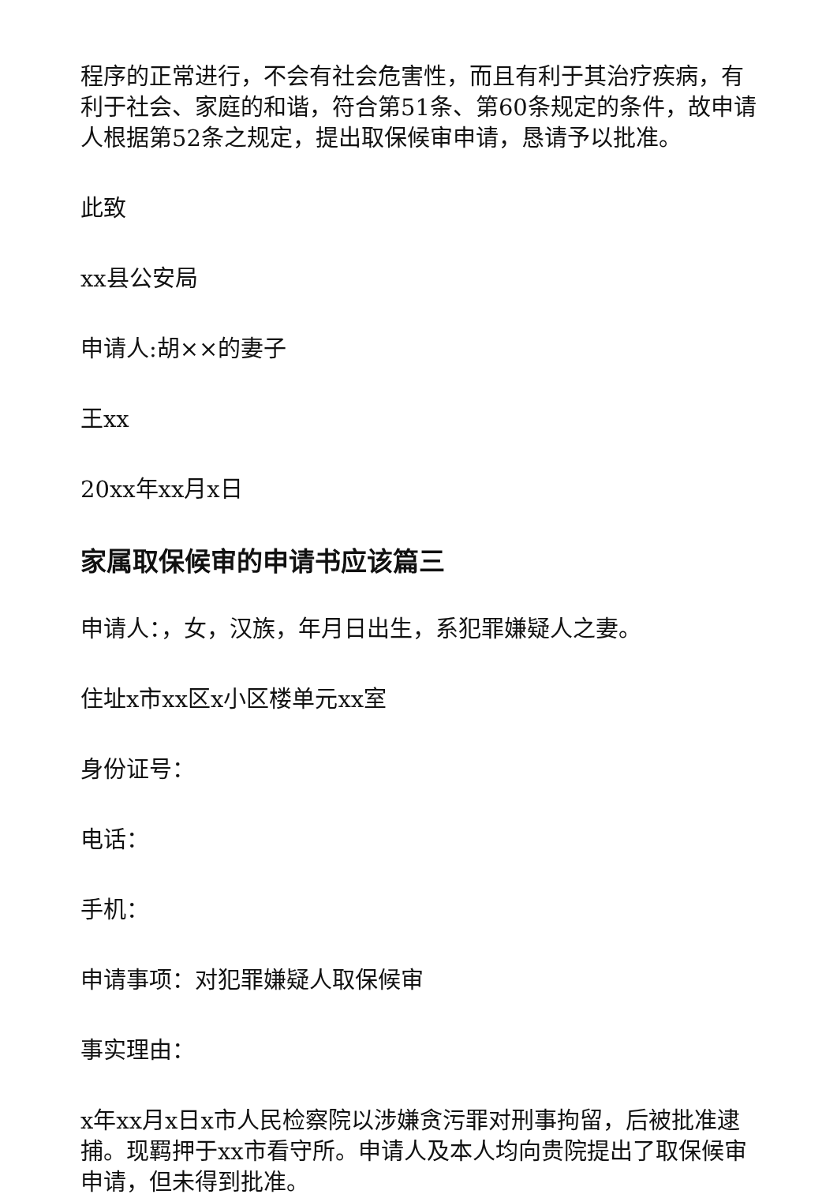程序的正常进行，不会有社会危害性，而且有利于其治疗疾病，有利于社会、家庭的和谐，符合第51条、第60条规定的条件，故申请人根据第52条之规定，提出取保候审申请，恳请予以批准。
此致
xx县公安局
申请人:胡××的妻子
王xx
20xx年xx月x日
家属取保候审的申请书应该篇三
申请人：，女，汉族，年月日出生，系犯罪嫌疑人之妻。
住址x市xx区x小区楼单元xx室
身份证号：
电话：
手机：
申请事项：对犯罪嫌疑人取保候审
事实理由：
x年xx月x日x市人民检察院以涉嫌贪污罪对刑事拘留，后被批准逮捕。现羁押于xx市看守所。申请人及本人均向贵院提出了取保候审申请，但未得到批准。